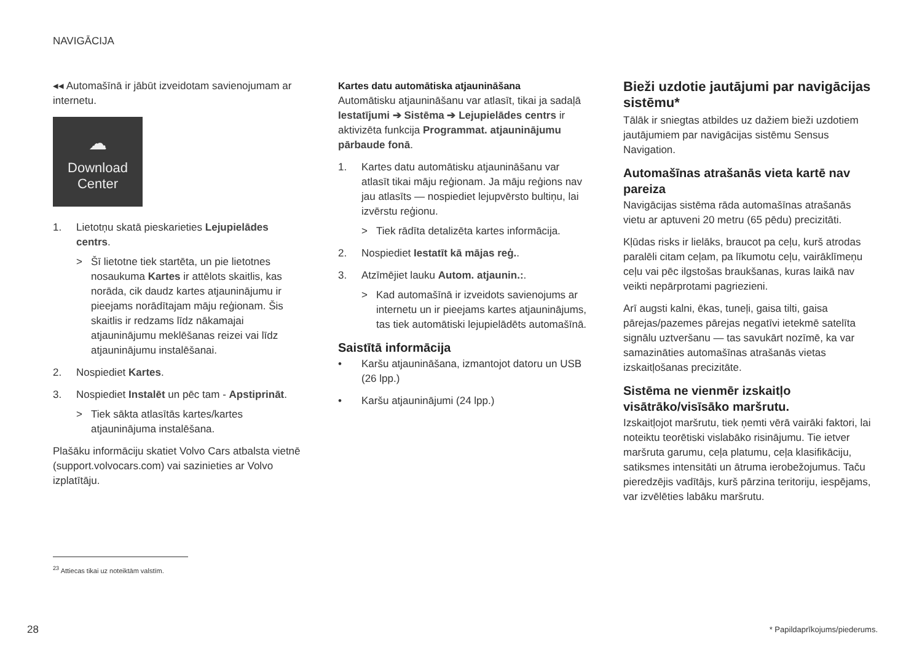NAVIGĀCIJA
◂◂ Automašīnā ir jābūt izveidotam savienojumam ar internetu.
☁
Download
Center
1. Lietotņu skatā pieskarieties Lejupielādes centrs.
> Šī lietotne tiek startēta, un pie lietotnes nosaukuma Kartes ir attēlots skaitlis, kas norāda, cik daudz kartes atjauninājumu ir pieejams norādītajam māju reģionam. Šis skaitlis ir redzams līdz nākamajai atjauninājumu meklēšanas reizei vai līdz atjauninājumu instalēšanai.
2. Nospiediet Kartes.
3. Nospiediet Instalēt un pēc tam - Apstiprināt.
> Tiek sākta atlasītās kartes/kartes atjauninājuma instalēšana.
Plašāku informāciju skatiet Volvo Cars atbalsta vietnē (support.volvocars.com) vai sazinieties ar Volvo izplatītāju.
Kartes datu automātiska atjaunināšana
Automātisku atjaunināšanu var atlasīt, tikai ja sadaļā Iestatījumi ➔ Sistēma ➔ Lejupielādes centrs ir aktivizēta funkcija Programmat. atjauninājumu pārbaude fonā.
1. Kartes datu automātisku atjaunināšanu var atlasīt tikai māju reģionam. Ja māju reģions nav jau atlasīts — nospiediet lejupvērsto bultiņu, lai izvērstu reģionu.
> Tiek rādīta detalizēta kartes informācija.
2. Nospiediet Iestatīt kā mājas reģ..
3. Atzīmējiet lauku Autom. atjaunin.:.
> Kad automašīnā ir izveidots savienojums ar internetu un ir pieejams kartes atjauninājums, tas tiek automātiski lejupielādēts automašīnā.
Saistītā informācija
• Karšu atjaunināšana, izmantojot datoru un USB (26 lpp.)
• Karšu atjauninājumi (24 lpp.)
Bieži uzdotie jautājumi par navigācijas sistēmu*
Tālāk ir sniegtas atbildes uz dažiem bieži uzdotiem jautājumiem par navigācijas sistēmu Sensus Navigation.
Automašīnas atrašanās vieta kartē nav pareiza
Navigācijas sistēma rāda automašīnas atrašanās vietu ar aptuveni 20 metru (65 pēdu) precizitāti.
Kļūdas risks ir lielāks, braucot pa ceļu, kurš atrodas paralēli citam ceļam, pa līkumotu ceļu, vairāklīmeņu ceļu vai pēc ilgstošas braukšanas, kuras laikā nav veikti nepārprotami pagriezieni.
Arī augsti kalni, ēkas, tuneļi, gaisa tilti, gaisa pārejas/pazemes pārejas negatīvi ietekmē satelīta signālu uztveršanu — tas savukārt nozīmē, ka var samazināties automašīnas atrašanās vietas izskaitļošanas precizitāte.
Sistēma ne vienmēr izskaitļo visātrāko/visīsāko maršrutu.
Izskaitļojot maršrutu, tiek ņemti vērā vairāki faktori, lai noteiktu teorētiski vislabāko risinājumu. Tie ietver maršruta garumu, ceļa platumu, ceļa klasifikāciju, satiksmes intensitāti un ātruma ierobežojumus. Taču pieredzējis vadītājs, kurš pārzina teritoriju, iespējams, var izvēlēties labāku maršrutu.
<sup>23</sup> Attiecas tikai uz noteiktām valstīm.
28 * Papildaprīkojums/piederums.